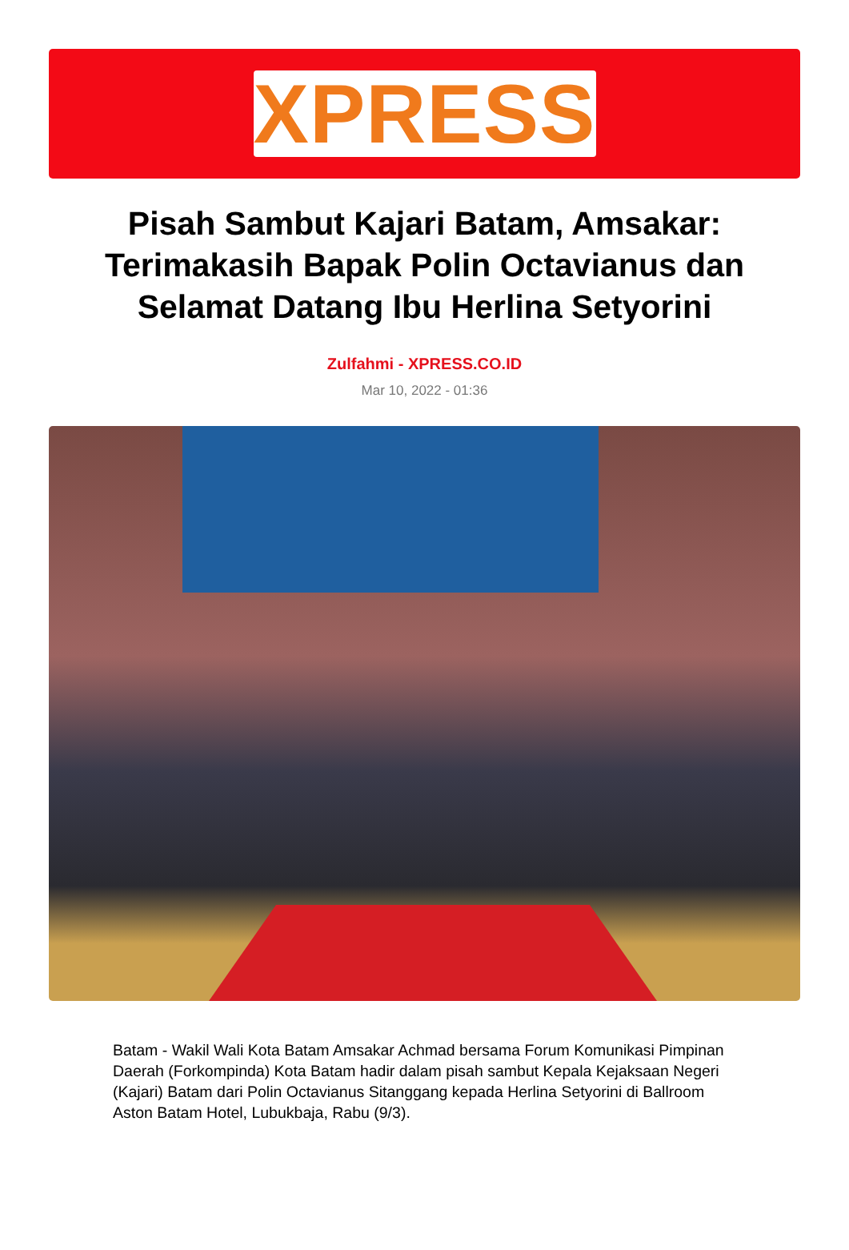XPRESS
Pisah Sambut Kajari Batam, Amsakar: Terimakasih Bapak Polin Octavianus dan Selamat Datang Ibu Herlina Setyorini
Zulfahmi - XPRESS.CO.ID
Mar 10, 2022 - 01:36
Batam - Wakil Wali Kota Batam Amsakar Achmad bersama Forum Komunikasi Pimpinan Daerah (Forkompinda) Kota Batam hadir dalam pisah sambut Kepala Kejaksaan Negeri (Kajari) Batam dari Polin Octavianus Sitanggang kepada Herlina Setyorini di Ballroom Aston Batam Hotel, Lubukbaja, Rabu (9/3).